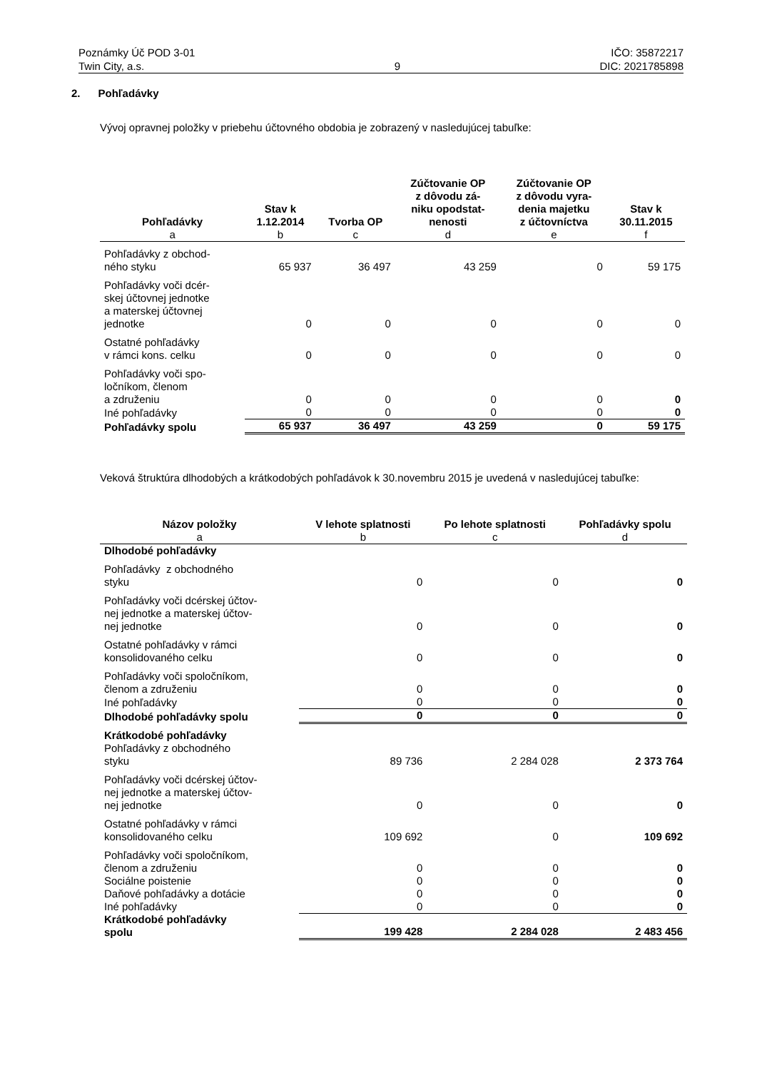Poznámky Úč POD 3-01
Twin City, a.s.
9 IČO: 35872217
DIC: 2021785898
2. Pohľadávky
Vývoj opravnej položky v priebehu účtovného obdobia je zobrazený v nasledujúcej tabuľke:
| Pohľadávky | Stav k 1.12.2014 | Tvorba OP | Zúčtovanie OP z dôvodu zá- niku opodstat- nenosti | Zúčtovanie OP z dôvodu vyra- denia majetku z účtovníctva | Stav k 30.11.2015 |
| --- | --- | --- | --- | --- | --- |
| a | b | c | d | e | f |
| Pohľadávky z obchod- ného styku | 65 937 | 36 497 | 43 259 | 0 | 59 175 |
| Pohľadávky voči dcér- skej účtovnej jednotke a materskej účtovnej jednotke | 0 | 0 | 0 | 0 | 0 |
| Ostatné pohľadávky v rámci kons. celku | 0 | 0 | 0 | 0 | 0 |
| Pohľadávky voči spo- ločníkom, členom a združeniu | 0 | 0 | 0 | 0 | 0 |
| Iné pohľadávky | 0 | 0 | 0 | 0 | 0 |
| Pohľadávky spolu | 65 937 | 36 497 | 43 259 | 0 | 59 175 |
Veková štruktúra dlhodobých a krátkodobých pohľadávok k 30.novembru 2015 je uvedená v nasledujúcej tabuľke:
| Názov položky | V lehote splatnosti | Po lehote splatnosti | Pohľadávky spolu |
| --- | --- | --- | --- |
| a | b | c | d |
| Dlhodobé pohľadávky | | | |
| Pohľadávky z obchodného styku | 0 | 0 | 0 |
| Pohľadávky voči dcérskej účtov- nej jednotke a materskej účtov- nej jednotke | 0 | 0 | 0 |
| Ostatné pohľadávky v rámci konsolidovaného celku | 0 | 0 | 0 |
| Pohľadávky voči spoločníkom, členom a združeniu | 0 | 0 | 0 |
| Iné pohľadávky | 0 | 0 | 0 |
| Dlhodobé pohľadávky spolu | 0 | 0 | 0 |
| Krátkodobé pohľadávky Pohľadávky z obchodného styku | 89 736 | 2 284 028 | 2 373 764 |
| Pohľadávky voči dcérskej účtov- nej jednotke a materskej účtov- nej jednotke | 0 | 0 | 0 |
| Ostatné pohľadávky v rámci konsolidovaného celku | 109 692 | 0 | 109 692 |
| Pohľadávky voči spoločníkom, členom a združeniu | 0 | 0 | 0 |
| Sociálne poistenie | 0 | 0 | 0 |
| Daňové pohľadávky a dotácie | 0 | 0 | 0 |
| Iné pohľadávky | 0 | 0 | 0 |
| Krátkodobé pohľadávky spolu | 199 428 | 2 284 028 | 2 483 456 |